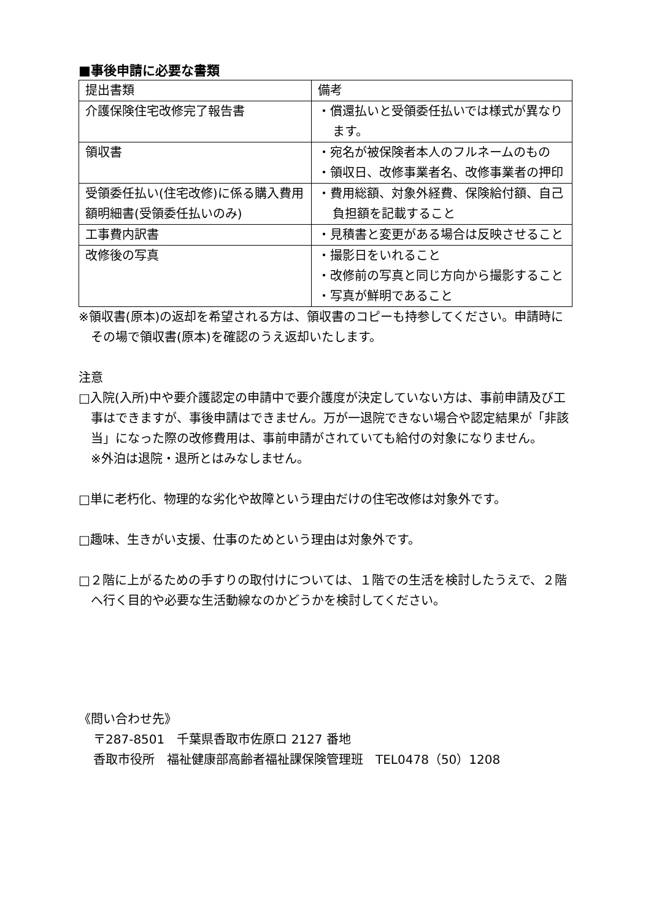■事後申請に必要な書類
| 提出書類 | 備考 |
| 介護保険住宅改修完了報告書 | ・償還払いと受領委任払いでは様式が異なります。 |
| 領収書 | ・宛名が被保険者本人のフルネームのもの ・領収日、改修事業者名、改修事業者の押印 |
| 受領委任払い(住宅改修)に係る購入費用額明細書(受領委任払いのみ) | ・費用総額、対象外経費、保険給付額、自己負担額を記載すること |
| 工事費内訳書 | ・見積書と変更がある場合は反映させること |
| 改修後の写真 | ・撮影日をいれること ・改修前の写真と同じ方向から撮影すること ・写真が鮮明であること |
※領収書(原本)の返却を希望される方は、領収書のコピーも持参してください。申請時にその場で領収書(原本)を確認のうえ返却いたします。
注意
□入院(入所)中や要介護認定の申請中で要介護度が決定していない方は、事前申請及び工事はできますが、事後申請はできません。万が一退院できない場合や認定結果が「非該当」になった際の改修費用は、事前申請がされていても給付の対象になりません。
※外泊は退院・退所とはみなしません。
□単に老朽化、物理的な劣化や故障という理由だけの住宅改修は対象外です。
□趣味、生きがい支援、仕事のためという理由は対象外です。
□２階に上がるための手すりの取付けについては、１階での生活を検討したうえで、２階へ行く目的や必要な生活動線なのかどうかを検討してください。
《問い合わせ先》
〒287-8501　千葉県香取市佐原ロ 2127 番地
香取市役所　福祉健康部高齢者福祉課保険管理班　TEL0478（50）1208